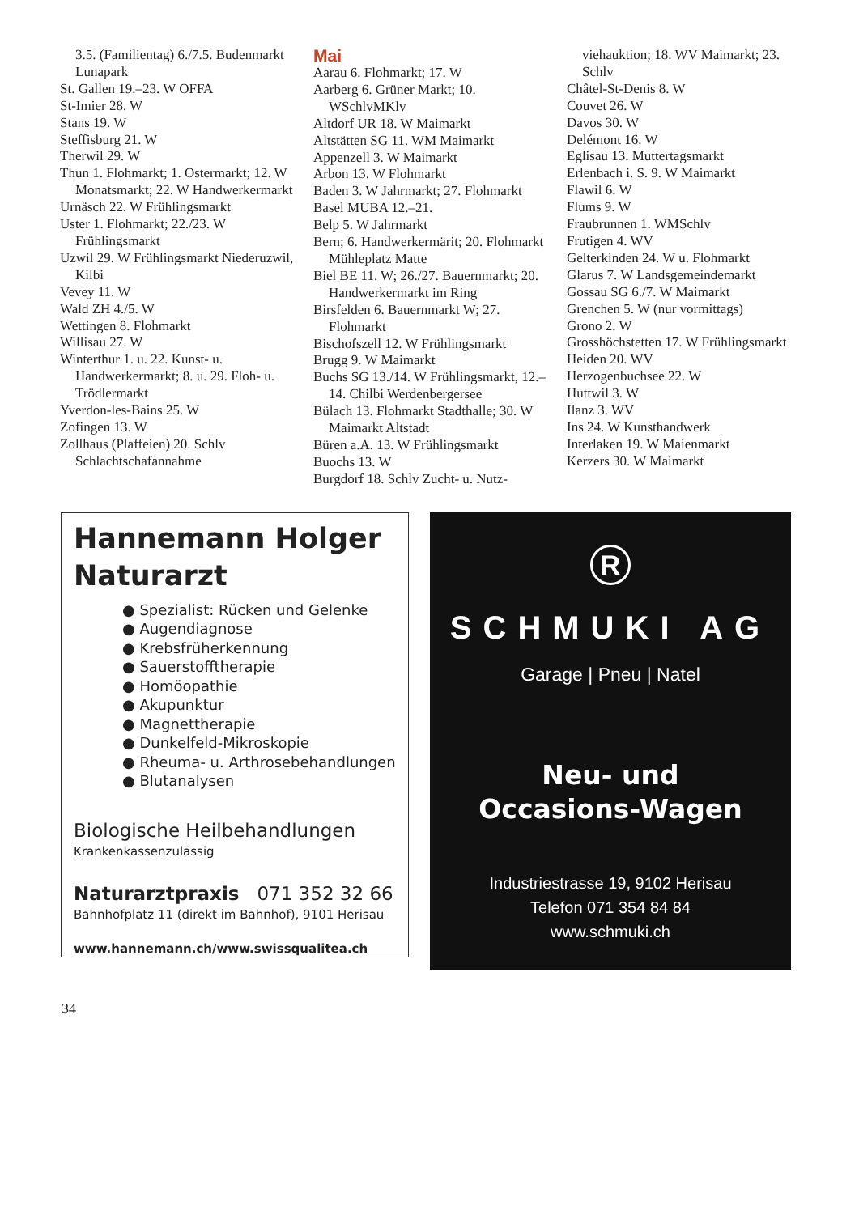3.5. (Familientag) 6./7.5. Budenmarkt Lunapark
St. Gallen 19.–23. W OFFA
St-Imier 28. W
Stans 19. W
Steffisburg 21. W
Therwil 29. W
Thun 1. Flohmarkt; 1. Ostermarkt; 12. W Monatsmarkt; 22. W Handwerkermarkt
Urnäsch 22. W Frühlingsmarkt
Uster 1. Flohmarkt; 22./23. W Frühlingsmarkt
Uzwil 29. W Frühlingsmarkt Niederuzwil, Kilbi
Vevey 11. W
Wald ZH 4./5. W
Wettingen 8. Flohmarkt
Willisau 27. W
Winterthur 1. u. 22. Kunst- u. Handwerkermarkt; 8. u. 29. Floh- u. Trödlermarkt
Yverdon-les-Bains 25. W
Zofingen 13. W
Zollhaus (Plaffeien) 20. Schlv Schlachtschafannahme
Mai
Aarau 6. Flohmarkt; 17. W
Aarberg 6. Grüner Markt; 10. WSchlvMKlv
Altdorf UR 18. W Maimarkt
Altstätten SG 11. WM Maimarkt
Appenzell 3. W Maimarkt
Arbon 13. W Flohmarkt
Baden 3. W Jahrmarkt; 27. Flohmarkt
Basel MUBA 12.–21.
Belp 5. W Jahrmarkt
Bern; 6. Handwerkermärit; 20. Flohmarkt Mühleplatz Matte
Biel BE 11. W; 26./27. Bauernmarkt; 20. Handwerkermarkt im Ring
Birsfelden 6. Bauernmarkt W; 27. Flohmarkt
Bischofszell 12. W Frühlingsmarkt
Brugg 9. W Maimarkt
Buchs SG 13./14. W Frühlingsmarkt, 12.–14. Chilbi Werdenbergersee
Bülach 13. Flohmarkt Stadthalle; 30. W Maimarkt Altstadt
Büren a.A. 13. W Frühlingsmarkt
Buochs 13. W
Burgdorf 18. Schlv Zucht- u. Nutz-
viehauktion; 18. WV Maimarkt; 23. Schlv
Châtel-St-Denis 8. W
Couvet 26. W
Davos 30. W
Delémont 16. W
Eglisau 13. Muttertagsmarkt
Erlenbach i. S. 9. W Maimarkt
Flawil 6. W
Flums 9. W
Fraubrunnen 1. WMSchlv
Frutigen 4. WV
Gelterkinden 24. W u. Flohmarkt
Glarus 7. W Landsgemeindemarkt
Gossau SG 6./7. W Maimarkt
Grenchen 5. W (nur vormittags)
Grono 2. W
Grosshöchstetten 17. W Frühlingsmarkt
Heiden 20. WV
Herzogenbuchsee 22. W
Huttwil 3. W
Ilanz 3. WV
Ins 24. W Kunsthandwerk
Interlaken 19. W Maienmarkt
Kerzers 30. W Maimarkt
Hannemann Holger
Naturarzt
● Spezialist: Rücken und Gelenke
● Augendiagnose
● Krebsfrüherkennung
● Sauerstofftherapie
● Homöopathie
● Akupunktur
● Magnettherapie
● Dunkelfeld-Mikroskopie
● Rheuma- u. Arthrosebehandlungen
● Blutanalysen
Biologische Heilbehandlungen
Krankenkassenzulässig
Naturarztpraxis 071 352 32 66
Bahnhofplatz 11 (direkt im Bahnhof), 9101 Herisau
www.hannemann.ch/www.swissqualitea.ch
R
SCHMUKI AG
Garage | Pneu | Natel
Neu- und
Occasions-Wagen
Industriestrasse 19, 9102 Herisau
Telefon 071 354 84 84
www.schmuki.ch
34